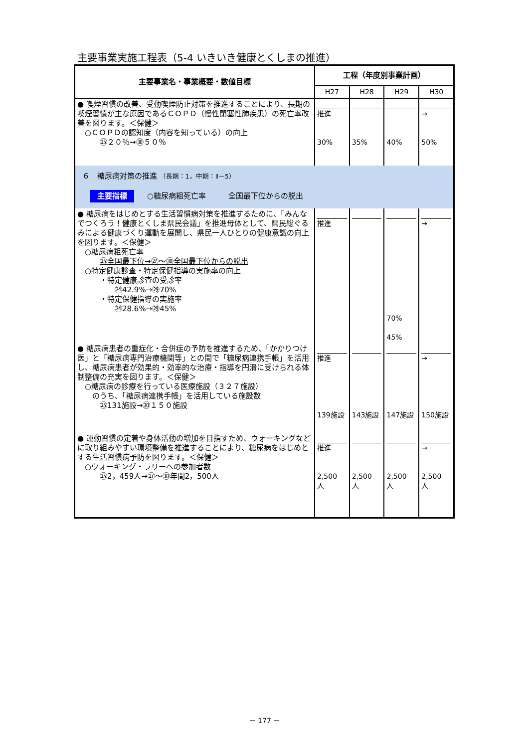主要事業実施工程表（5-4 いきいき健康とくしまの推進）
| 主要事業名・事業概要・数値目標 | 工程（年度別事業計画） | | | |
| --- | --- | --- | --- | --- |
| | H27 | H28 | H29 | H30 |
| ● 喫煙習慣の改善、受動喫煙防止対策を推進することにより、長期の喫煙習慣が主な原因であるＣＯＰＤ（慢性閉塞性肺疾患）の死亡率改善を図ります。＜保健＞ ○ＣＯＰＤの認知度（内容を知っている）の向上 ㉕２０％→㉚５０％ | 推進 30% | 35% | 40% | → 50% |
| ６ 糖尿病対策の推進 （長期：1，中期：Ⅱ－5） 主要指標 ○糖尿病粗死亡率 全国最下位からの脱出 | | | | |
| ● 糖尿病をはじめとする生活習慣病対策を推進するために、「みんなでつくろう！健康とくしま県民会議」を推進母体として、県民総ぐるみによる健康づくり運動を展開し、県民一人ひとりの健康意識の向上を図ります。＜保健＞ ○糖尿病粗死亡率 ㉕全国最下位→㉗～㉚全国最下位からの脱出 ○特定健康診査・特定保健指導の実施率の向上 ・特定健康診査の受診率 ㉔42.9%→㉙70% ・特定保健指導の実施率 ㉔28.6%→㉙45% | 推進 | | 70% 45% | → |
| ● 糖尿病患者の重症化・合併症の予防を推進するため、「かかりつけ医」と「糖尿病専門治療機関等」との間で「糖尿病連携手帳」を活用し、糖尿病患者が効果的・効率的な治療・指導を円滑に受けられる体制整備の充実を図ります。＜保健＞ ○糖尿病の診療を行っている医療施設（３２７施設） のうち、「糖尿病連携手帳」を活用している施設数 ㉕131施設→㉚１５０施設 | 推進 139施設 | 143施設 | 147施設 | → 150施設 |
| ● 運動習慣の定着や身体活動の増加を目指すため、ウォーキングなどに取り組みやすい環境整備を推進することにより、糖尿病をはじめとする生活習慣病予防を図ります。＜保健＞ ○ウォーキング・ラリーへの参加者数 ㉕2，459人→㉗～㉚年間2，500人 | 推進 2,500 人 | 2,500 人 | 2,500 人 | → 2,500 人 |
－ 177 －